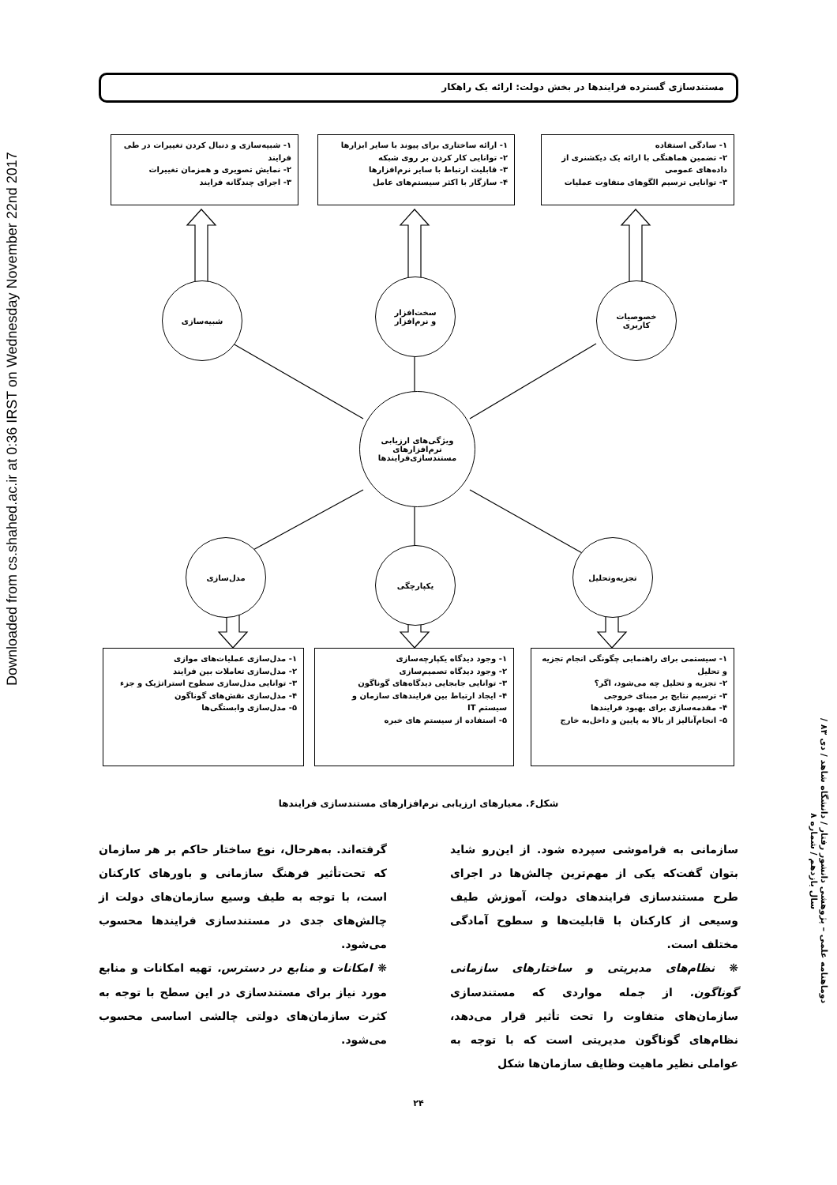Downloaded from cs.shahed.ac.ir at 0:36 IRST on Wednesday November 22nd 2017
مستندسازی گسترده فرایندها در بخش دولت: ارائه یک راهکار
۱- شبیه‌سازی و دنبال کردن تغییرات در طی فرایند
۲- نمایش تصویری و همزمان تغییرات
۳- اجرای چندگانه فرایند
۱- ارائه ساختاری برای پیوند با سایر ابزارها
۲- توانایی کار کردن بر روی شبکه
۳- قابلیت ارتباط با سایر نرم‌افزارها
۴- سازگار با اکثر سیستم‌های عامل
۱- سادگی استفاده
۲- تضمین هماهنگی با ارائه یک دیکشنری از داده‌های عمومی
۳- توانایی ترسیم الگوهای متفاوت عملیات
شبیه‌سازی
سخت‌افزار
و نرم‌افزار
خصوصیات
کاربری
ویژگی‌های ارزیابی
نرم‌افزارهای
مستندسازی‌فرایندها
مدل‌سازی
یکپارچگی
تجزیه‌وتحلیل
۱- مدل‌سازی عملیات‌های موازی
۲- مدل‌سازی تعاملات بین فرایند
۳- توانایی مدل‌سازی سطوح استراتژیک و جزء
۴- مدل‌سازی نقش‌های گوناگون
۵- مدل‌سازی وابستگی‌ها
۱- وجود دیدگاه یکپارچه‌سازی
۲- وجود دیدگاه تصمیم‌سازی
۳- توانایی جابجایی دیدگاه‌های گوناگون
۴- ایجاد ارتباط بین فرایندهای سازمان و سیستم IT
۵- استفاده از سیستم های خبره
۱- سیستمی برای راهنمایی چگونگی انجام تجزیه و تحلیل
۲- تجزیه و تحلیل چه می‌شود، اگر؟
۳- ترسیم نتایج بر مبنای خروجی
۴- مقدمه‌سازی برای بهبود فرایندها
۵- انجام‌آنالیز از بالا به پایین و داخل‌به خارج
شکل۶. معیارهای ارزیابی نرم‌افزارهای مستندسازی فرایندها
سازمانی به فراموشی سپرده شود. از این‌رو شاید بتوان گفت‌که یکی از مهم‌ترین چالش‌ها در اجرای طرح مستندسازی فرایندهای دولت، آموزش طیف وسیعی از کارکنان با قابلیت‌ها و سطوح آمادگی مختلف است.
❋ نظام‌های مدیریتی و ساختارهای سازمانی گوناگون. از جمله مواردی که مستندسازی سازمان‌های متفاوت را تحت تأثیر قرار می‌دهد، نظام‌های گوناگون مدیریتی است که با توجه به عواملی نظیر ماهیت وظایف سازمان‌ها شکل
گرفته‌اند. به‌هرحال، نوع ساختار حاکم بر هر سازمان که تحت‌تأثیر فرهنگ سازمانی و باورهای کارکنان است، با توجه به طیف وسیع سازمان‌های دولت از چالش‌های جدی در مستندسازی فرایندها محسوب می‌شود.
❋ امکانات و منابع در دسترس. تهیه امکانات و منابع مورد نیاز برای مستندسازی در این سطح با توجه به کثرت سازمان‌های دولتی چالشی اساسی محسوب می‌شود.
دوماهنامه علمی – پژوهشی دانشور رفتار / دانشگاه شاهد / دی ۸۳ / سال یازدهم / شماره ۸
۲۴